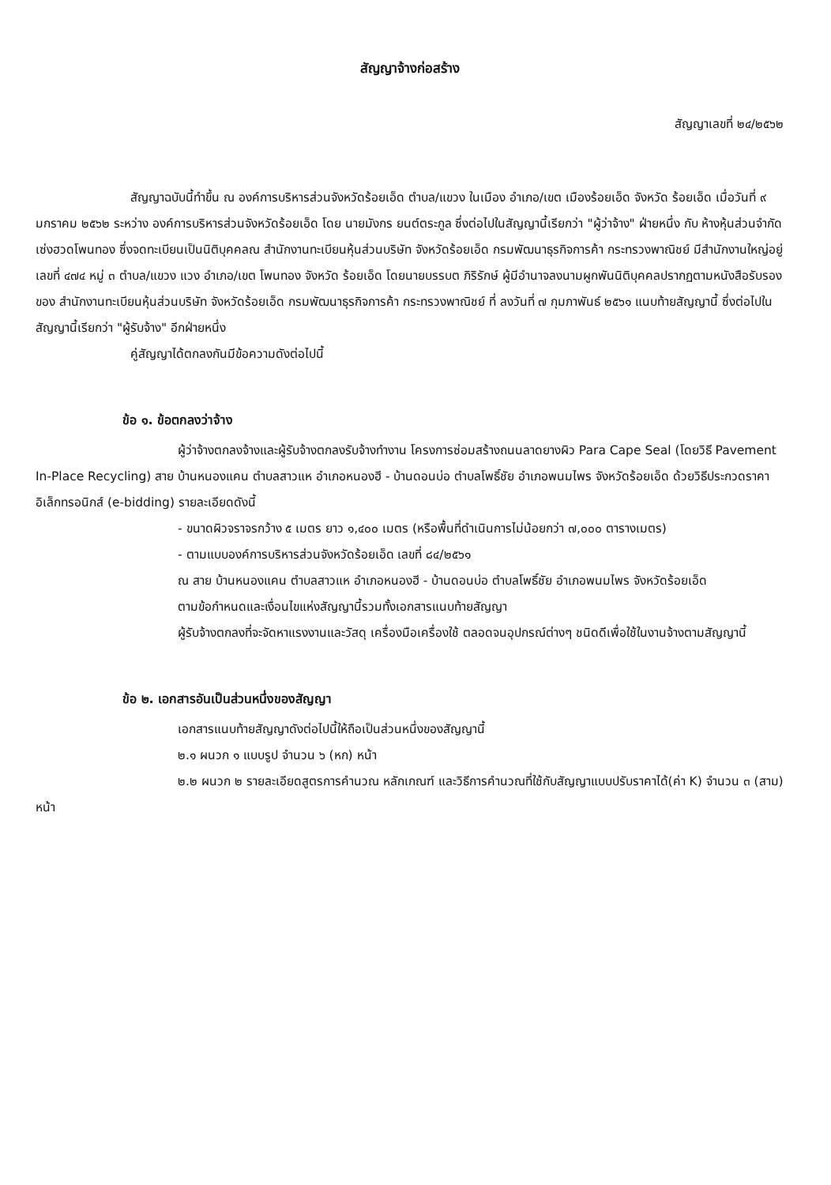สัญญาจ้างก่อสร้าง
สัญญาเลขที่ ๒๔/๒๕๖๒
สัญญาฉบับนี้ทำขึ้น ณ องค์การบริหารส่วนจังหวัดร้อยเอ็ด ตำบล/แขวง ในเมือง อำเภอ/เขต เมืองร้อยเอ็ด จังหวัด ร้อยเอ็ด เมื่อวันที่ ๙ มกราคม ๒๕๖๒ ระหว่าง องค์การบริหารส่วนจังหวัดร้อยเอ็ด โดย นายมังกร ยนต์ตระกูล ซึ่งต่อไปในสัญญานี้เรียกว่า "ผู้ว่าจ้าง" ฝ่ายหนึ่ง กับ ห้างหุ้นส่วนจำกัด เซ่งฮวดโพนทอง ซึ่งจดทะเบียนเป็นนิติบุคคลณ สำนักงานทะเบียนหุ้นส่วนบริษัท จังหวัดร้อยเอ็ด กรมพัฒนาธุรกิจการค้า กระทรวงพาณิชย์ มีสำนักงานใหญ่อยู่ เลขที่ ๔๗๔ หมู่ ๓ ตำบล/แขวง แวง อำเภอ/เขต โพนทอง จังหวัด ร้อยเอ็ด โดยนายบรรบต ภิริรักษ์ ผู้มีอำนาจลงนามผูกพันนิติบุคคลปรากฏตามหนังสือรับรองของ สำนักงานทะเบียนหุ้นส่วนบริษัท จังหวัดร้อยเอ็ด กรมพัฒนาธุรกิจการค้า กระทรวงพาณิชย์ ที่ ลงวันที่ ๗ กุมภาพันธ์ ๒๕๖๑ แนบท้ายสัญญานี้ ซึ่งต่อไปในสัญญานี้เรียกว่า "ผู้รับจ้าง" อีกฝ่ายหนึ่ง
คู่สัญญาได้ตกลงกันมีข้อความดังต่อไปนี้
ข้อ ๑. ข้อตกลงว่าจ้าง
ผู้ว่าจ้างตกลงจ้างและผู้รับจ้างตกลงรับจ้างทำงาน โครงการซ่อมสร้างถนนลาดยางผิว Para Cape Seal (โดยวิธี Pavement In-Place Recycling) สาย บ้านหนองแคน ตำบลสาวแห อำเภอหนองฮี - บ้านดอนบ่อ ตำบลโพธิ์ชัย อำเภอพนมไพร จังหวัดร้อยเอ็ด ด้วยวิธีประกวดราคาอิเล็กทรอนิกส์ (e-bidding) รายละเอียดดังนี้
- ขนาดผิวจราจรกว้าง ๕ เมตร ยาว ๑,๔๐๐ เมตร (หรือพื้นที่ดำเนินการไม่น้อยกว่า ๗,๐๐๐ ตารางเมตร)
- ตามแบบองค์การบริหารส่วนจังหวัดร้อยเอ็ด เลขที่ ๘๔/๒๕๖๑
ณ สาย บ้านหนองแคน ตำบลสาวแห อำเภอหนองฮี - บ้านดอนบ่อ ตำบลโพธิ์ชัย อำเภอพนมไพร จังหวัดร้อยเอ็ด
ตามข้อกำหนดและเงื่อนไขแห่งสัญญานี้รวมทั้งเอกสารแนบท้ายสัญญา
ผู้รับจ้างตกลงที่จะจัดหาแรงงานและวัสดุ เครื่องมือเครื่องใช้ ตลอดจนอุปกรณ์ต่างๆ ชนิดดีเพื่อใช้ในงานจ้างตามสัญญานี้
ข้อ ๒. เอกสารอันเป็นส่วนหนึ่งของสัญญา
เอกสารแนบท้ายสัญญาดังต่อไปนี้ให้ถือเป็นส่วนหนึ่งของสัญญานี้
๒.๑ ผนวก ๑ แบบรูป จำนวน ๖ (หก) หน้า
๒.๒ ผนวก ๒ รายละเอียดสูตรการคำนวณ หลักเกณฑ์ และวิธีการคำนวณที่ใช้กับสัญญาแบบปรับราคาได้(ค่า K) จำนวน ๓ (สาม) หน้า